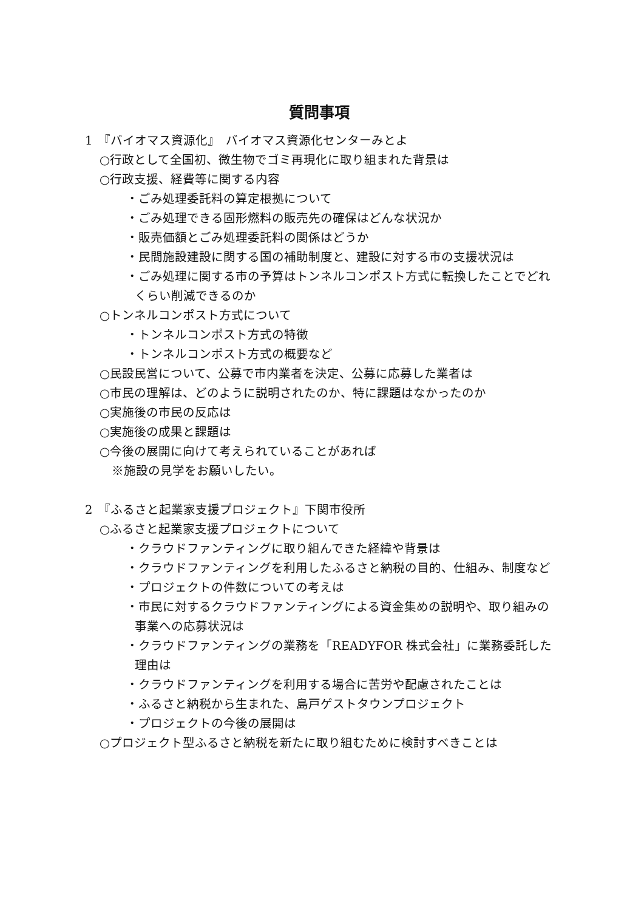質問事項
1　『バイオマス資源化』　バイオマス資源化センターみとよ
○行政として全国初、微生物でゴミ再現化に取り組まれた背景は
○行政支援、経費等に関する内容
・ごみ処理委託料の算定根拠について
・ごみ処理できる固形燃料の販売先の確保はどんな状況か
・販売価額とごみ処理委託料の関係はどうか
・民間施設建設に関する国の補助制度と、建設に対する市の支援状況は
・ごみ処理に関する市の予算はトンネルコンポスト方式に転換したことでどれくらい削減できるのか
○トンネルコンポスト方式について
・トンネルコンポスト方式の特徴
・トンネルコンポスト方式の概要など
○民設民営について、公募で市内業者を決定、公募に応募した業者は
○市民の理解は、どのように説明されたのか、特に課題はなかったのか
○実施後の市民の反応は
○実施後の成果と課題は
○今後の展開に向けて考えられていることがあれば
※施設の見学をお願いしたい。
2　『ふるさと起業家支援プロジェクト』下関市役所
○ふるさと起業家支援プロジェクトについて
・クラウドファンティングに取り組んできた経緯や背景は
・クラウドファンティングを利用したふるさと納税の目的、仕組み、制度など
・プロジェクトの件数についての考えは
・市民に対するクラウドファンティングによる資金集めの説明や、取り組みの事業への応募状況は
・クラウドファンティングの業務を「READYFOR 株式会社」に業務委託した理由は
・クラウドファンティングを利用する場合に苦労や配慮されたことは
・ふるさと納税から生まれた、島戸ゲストタウンプロジェクト
・プロジェクトの今後の展開は
○プロジェクト型ふるさと納税を新たに取り組むために検討すべきことは